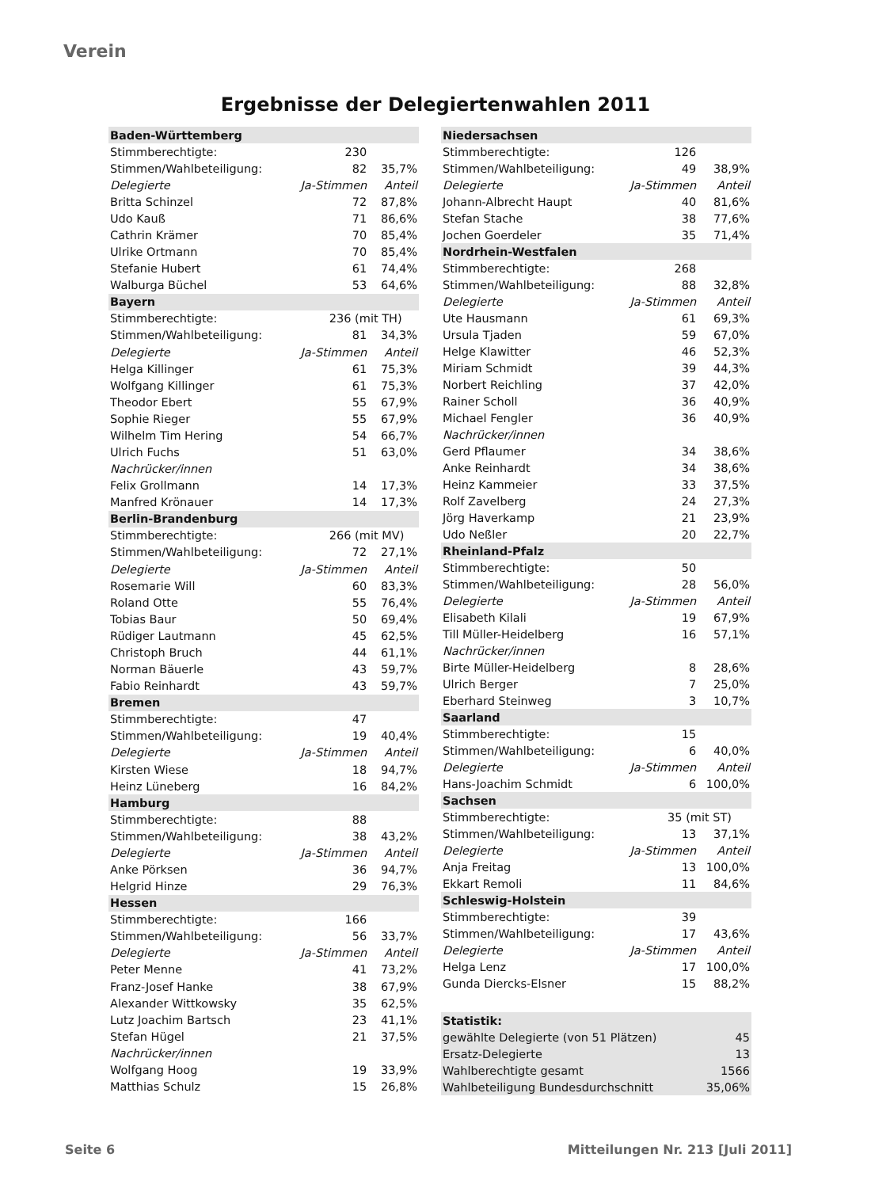Verein
Ergebnisse der Delegiertenwahlen 2011
| Baden-Württemberg | | |
| Stimmberechtigte: | 230 | |
| Stimmen/Wahlbeteiligung: | 82 | 35,7% |
| Delegierte | Ja-Stimmen | Anteil |
| Britta Schinzel | 72 | 87,8% |
| Udo Kauß | 71 | 86,6% |
| Cathrin Krämer | 70 | 85,4% |
| Ulrike Ortmann | 70 | 85,4% |
| Stefanie Hubert | 61 | 74,4% |
| Walburga Büchel | 53 | 64,6% |
| Bayern | | |
| Stimmberechtigte: | 236 (mit TH) | |
| Stimmen/Wahlbeteiligung: | 81 | 34,3% |
| Delegierte | Ja-Stimmen | Anteil |
| Helga Killinger | 61 | 75,3% |
| Wolfgang Killinger | 61 | 75,3% |
| Theodor Ebert | 55 | 67,9% |
| Sophie Rieger | 55 | 67,9% |
| Wilhelm Tim Hering | 54 | 66,7% |
| Ulrich Fuchs | 51 | 63,0% |
| Nachrücker/innen | | |
| Felix Grollmann | 14 | 17,3% |
| Manfred Krönauer | 14 | 17,3% |
| Berlin-Brandenburg | | |
| Stimmberechtigte: | 266 (mit MV) | |
| Stimmen/Wahlbeteiligung: | 72 | 27,1% |
| Delegierte | Ja-Stimmen | Anteil |
| Rosemarie Will | 60 | 83,3% |
| Roland Otte | 55 | 76,4% |
| Tobias Baur | 50 | 69,4% |
| Rüdiger Lautmann | 45 | 62,5% |
| Christoph Bruch | 44 | 61,1% |
| Norman Bäuerle | 43 | 59,7% |
| Fabio Reinhardt | 43 | 59,7% |
| Bremen | | |
| Stimmberechtigte: | 47 | |
| Stimmen/Wahlbeteiligung: | 19 | 40,4% |
| Delegierte | Ja-Stimmen | Anteil |
| Kirsten Wiese | 18 | 94,7% |
| Heinz Lüneberg | 16 | 84,2% |
| Hamburg | | |
| Stimmberechtigte: | 88 | |
| Stimmen/Wahlbeteiligung: | 38 | 43,2% |
| Delegierte | Ja-Stimmen | Anteil |
| Anke Pörksen | 36 | 94,7% |
| Helgrid Hinze | 29 | 76,3% |
| Hessen | | |
| Stimmberechtigte: | 166 | |
| Stimmen/Wahlbeteiligung: | 56 | 33,7% |
| Delegierte | Ja-Stimmen | Anteil |
| Peter Menne | 41 | 73,2% |
| Franz-Josef Hanke | 38 | 67,9% |
| Alexander Wittkowsky | 35 | 62,5% |
| Lutz Joachim Bartsch | 23 | 41,1% |
| Stefan Hügel | 21 | 37,5% |
| Nachrücker/innen | | |
| Wolfgang Hoog | 19 | 33,9% |
| Matthias Schulz | 15 | 26,8% |
| Niedersachsen | | |
| Stimmberechtigte: | 126 | |
| Stimmen/Wahlbeteiligung: | 49 | 38,9% |
| Delegierte | Ja-Stimmen | Anteil |
| Johann-Albrecht Haupt | 40 | 81,6% |
| Stefan Stache | 38 | 77,6% |
| Jochen Goerdeler | 35 | 71,4% |
| Nordrhein-Westfalen | | |
| Stimmberechtigte: | 268 | |
| Stimmen/Wahlbeteiligung: | 88 | 32,8% |
| Delegierte | Ja-Stimmen | Anteil |
| Ute Hausmann | 61 | 69,3% |
| Ursula Tjaden | 59 | 67,0% |
| Helge Klawitter | 46 | 52,3% |
| Miriam Schmidt | 39 | 44,3% |
| Norbert Reichling | 37 | 42,0% |
| Rainer Scholl | 36 | 40,9% |
| Michael Fengler | 36 | 40,9% |
| Nachrücker/innen | | |
| Gerd Pflaumer | 34 | 38,6% |
| Anke Reinhardt | 34 | 38,6% |
| Heinz Kammeier | 33 | 37,5% |
| Rolf Zavelberg | 24 | 27,3% |
| Jörg Haverkamp | 21 | 23,9% |
| Udo Neßler | 20 | 22,7% |
| Rheinland-Pfalz | | |
| Stimmberechtigte: | 50 | |
| Stimmen/Wahlbeteiligung: | 28 | 56,0% |
| Delegierte | Ja-Stimmen | Anteil |
| Elisabeth Kilali | 19 | 67,9% |
| Till Müller-Heidelberg | 16 | 57,1% |
| Nachrücker/innen | | |
| Birte Müller-Heidelberg | 8 | 28,6% |
| Ulrich Berger | 7 | 25,0% |
| Eberhard Steinweg | 3 | 10,7% |
| Saarland | | |
| Stimmberechtigte: | 15 | |
| Stimmen/Wahlbeteiligung: | 6 | 40,0% |
| Delegierte | Ja-Stimmen | Anteil |
| Hans-Joachim Schmidt | 6 | 100,0% |
| Sachsen | | |
| Stimmberechtigte: | 35 (mit ST) | |
| Stimmen/Wahlbeteiligung: | 13 | 37,1% |
| Delegierte | Ja-Stimmen | Anteil |
| Anja Freitag | 13 | 100,0% |
| Ekkart Remoli | 11 | 84,6% |
| Schleswig-Holstein | | |
| Stimmberechtigte: | 39 | |
| Stimmen/Wahlbeteiligung: | 17 | 43,6% |
| Delegierte | Ja-Stimmen | Anteil |
| Helga Lenz | 17 | 100,0% |
| Gunda Diercks-Elsner | 15 | 88,2% |
| Statistik: | | |
| gewählte Delegierte (von 51 Plätzen) | | 45 |
| Ersatz-Delegierte | | 13 |
| Wahlberechtigte gesamt | | 1566 |
| Wahlbeteiligung Bundesdurchschnitt | | 35,06% |
Seite 6
Mitteilungen Nr. 213 [Juli 2011]